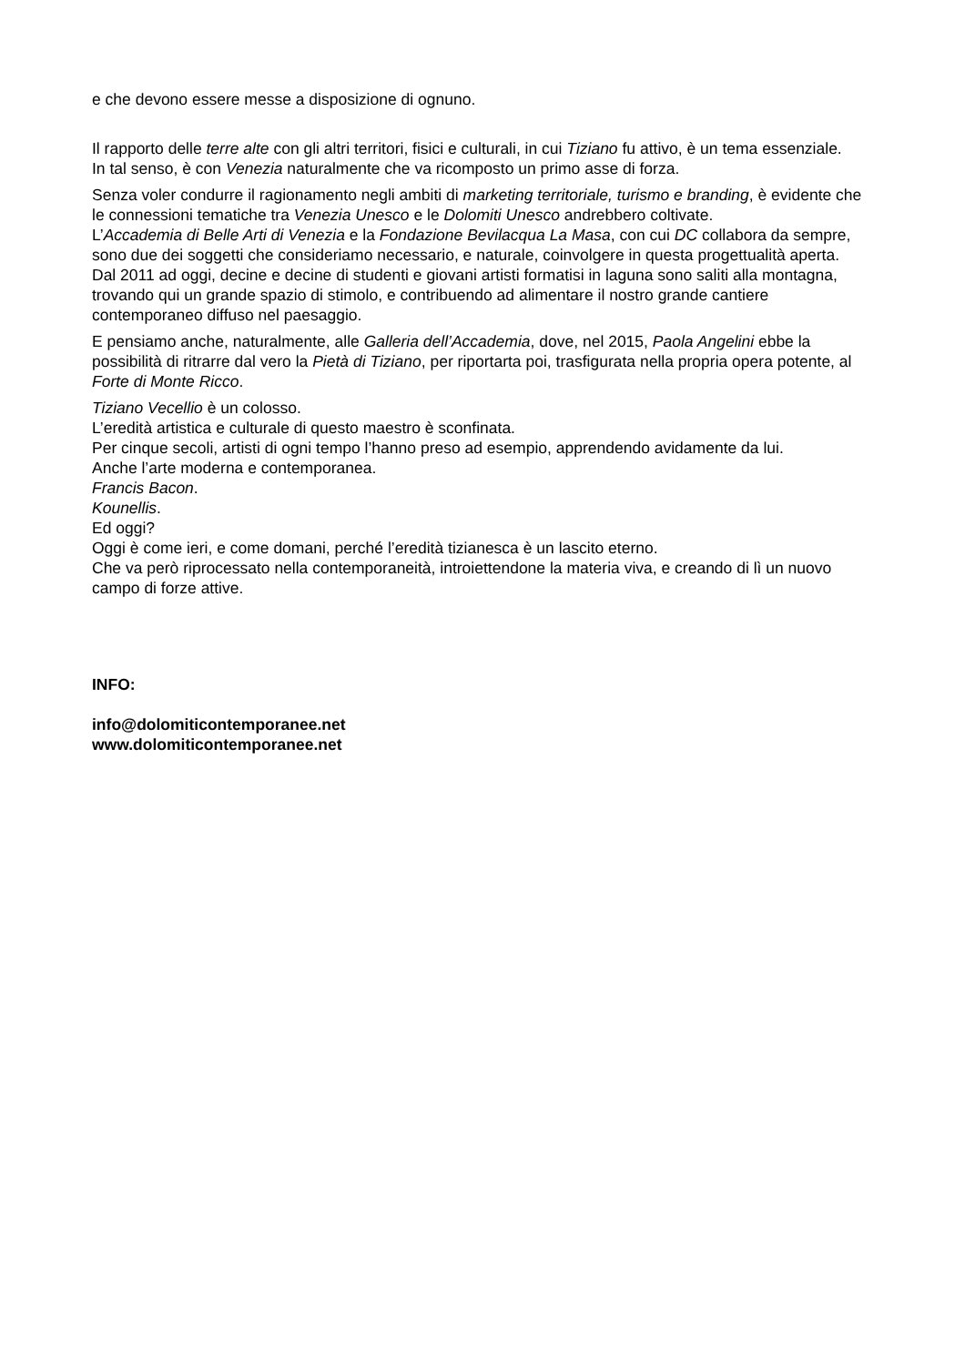e che devono essere messe a disposizione di ognuno.
Il rapporto delle terre alte con gli altri territori, fisici e culturali, in cui Tiziano fu attivo, è un tema essenziale.
In tal senso, è con Venezia naturalmente che va ricomposto un primo asse di forza.
Senza voler condurre il ragionamento negli ambiti di marketing territoriale, turismo e branding, è evidente che le connessioni tematiche tra Venezia Unesco e le Dolomiti Unesco andrebbero coltivate.
L’Accademia di Belle Arti di Venezia e la Fondazione Bevilacqua La Masa, con cui DC collabora da sempre, sono due dei soggetti che consideriamo necessario, e naturale, coinvolgere in questa progettualità aperta.
Dal 2011 ad oggi, decine e decine di studenti e giovani artisti formatisi in laguna sono saliti alla montagna, trovando qui un grande spazio di stimolo, e contribuendo ad alimentare il nostro grande cantiere contemporaneo diffuso nel paesaggio.
E pensiamo anche, naturalmente, alle Galleria dell’Accademia, dove, nel 2015, Paola Angelini ebbe la possibilità di ritrarre dal vero la Pietà di Tiziano, per riportarta poi, trasfigurata nella propria opera potente, al Forte di Monte Ricco.
Tiziano Vecellio è un colosso.
L’eredità artistica e culturale di questo maestro è sconfinata.
Per cinque secoli, artisti di ogni tempo l’hanno preso ad esempio, apprendendo avidamente da lui.
Anche l’arte moderna e contemporanea.
Francis Bacon.
Kounellis.
Ed oggi?
Oggi è come ieri, e come domani, perché l’eredità tizianesca è un lascito eterno.
Che va però riprocessato nella contemporaneità, introiettendone la materia viva, e creando di lì un nuovo campo di forze attive.
INFO:
info@dolomiticontemporanee.net
www.dolomiticontemporanee.net